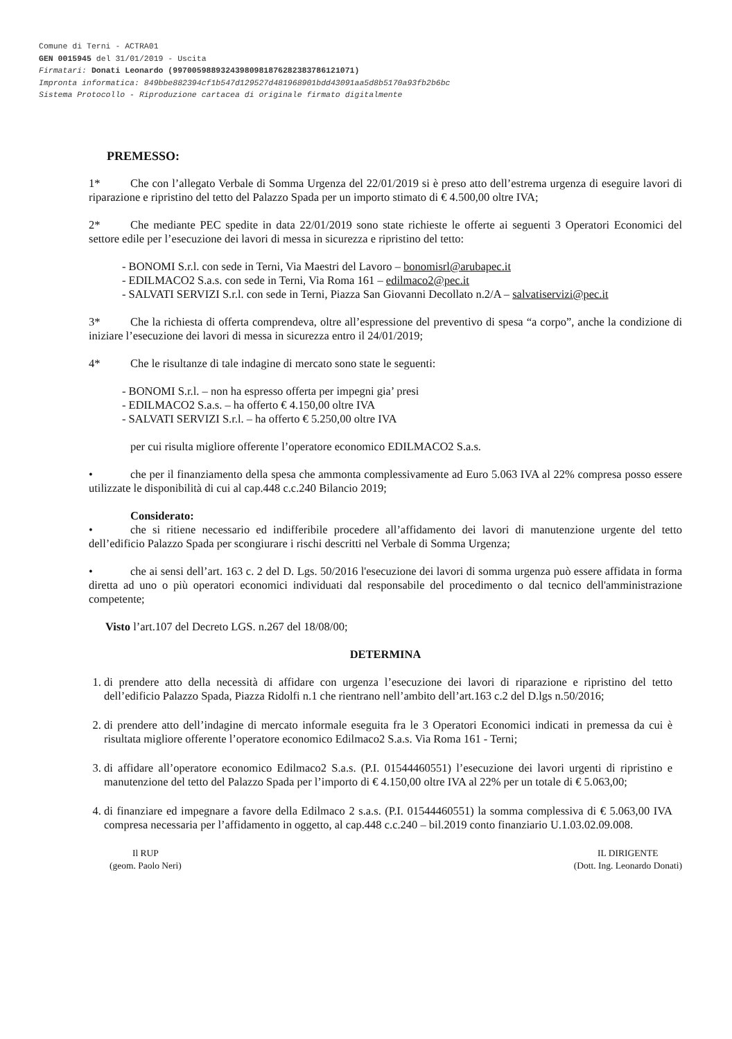Comune di Terni - ACTRA01
GEN 0015945 del 31/01/2019 - Uscita
Firmatari: Donati Leonardo (99700598893243980981876282383786121071)
Impronta informatica: 849bbe882394cf1b547d129527d481968901bdd43091aa5d8b5170a93fb2b6bc
Sistema Protocollo - Riproduzione cartacea di originale firmato digitalmente
PREMESSO:
1* Che con l’allegato Verbale di Somma Urgenza del 22/01/2019 si è preso atto dell’estrema urgenza di eseguire lavori di riparazione e ripristino del tetto del Palazzo Spada per un importo stimato di € 4.500,00 oltre IVA;
2* Che mediante PEC spedite in data 22/01/2019 sono state richieste le offerte ai seguenti 3 Operatori Economici del settore edile per l’esecuzione dei lavori di messa in sicurezza e ripristino del tetto:
- BONOMI S.r.l. con sede in Terni, Via Maestri del Lavoro – bonomisrl@arubapec.it
- EDILMACO2 S.a.s. con sede in Terni, Via Roma 161 – edilmaco2@pec.it
- SALVATI SERVIZI S.r.l. con sede in Terni, Piazza San Giovanni Decollato n.2/A – salvatiservizi@pec.it
3* Che la richiesta di offerta comprendeva, oltre all’espressione del preventivo di spesa “a corpo”, anche la condizione di iniziare l’esecuzione dei lavori di messa in sicurezza entro il 24/01/2019;
4* Che le risultanze di tale indagine di mercato sono state le seguenti:
- BONOMI S.r.l. – non ha espresso offerta per impegni gia’ presi
- EDILMACO2 S.a.s. – ha offerto € 4.150,00 oltre IVA
- SALVATI SERVIZI S.r.l. – ha offerto € 5.250,00 oltre IVA
per cui risulta migliore offerente l’operatore economico EDILMACO2 S.a.s.
• che per il finanziamento della spesa che ammonta complessivamente ad Euro 5.063 IVA al 22% compresa posso essere utilizzate le disponibilità di cui al cap.448 c.c.240 Bilancio 2019;
Considerato:
• che si ritiene necessario ed indifferibile procedere all’affidamento dei lavori di manutenzione urgente del tetto dell’edificio Palazzo Spada per scongiurare i rischi descritti nel Verbale di Somma Urgenza;
• che ai sensi dell’art. 163 c. 2 del D. Lgs. 50/2016 l'esecuzione dei lavori di somma urgenza può essere affidata in forma diretta ad uno o più operatori economici individuati dal responsabile del procedimento o dal tecnico dell'amministrazione competente;
Visto l’art.107 del Decreto LGS. n.267 del 18/08/00;
DETERMINA
1. di prendere atto della necessità di affidare con urgenza l’esecuzione dei lavori di riparazione e ripristino del tetto dell’edificio Palazzo Spada, Piazza Ridolfi n.1 che rientrano nell’ambito dell’art.163 c.2 del D.lgs n.50/2016;
2. di prendere atto dell’indagine di mercato informale eseguita fra le 3 Operatori Economici indicati in premessa da cui è risultata migliore offerente l’operatore economico Edilmaco2 S.a.s. Via Roma 161 - Terni;
3. di affidare all’operatore economico Edilmaco2 S.a.s. (P.I. 01544460551) l’esecuzione dei lavori urgenti di ripristino e manutenzione del tetto del Palazzo Spada per l’importo di € 4.150,00 oltre IVA al 22% per un totale di € 5.063,00;
4. di finanziare ed impegnare a favore della Edilmaco 2 s.a.s. (P.I. 01544460551) la somma complessiva di € 5.063,00 IVA compresa necessaria per l’affidamento in oggetto, al cap.448 c.c.240 – bil.2019 conto finanziario U.1.03.02.09.008.
Il RUP
(geom. Paolo Neri)
IL DIRIGENTE
(Dott. Ing. Leonardo Donati)